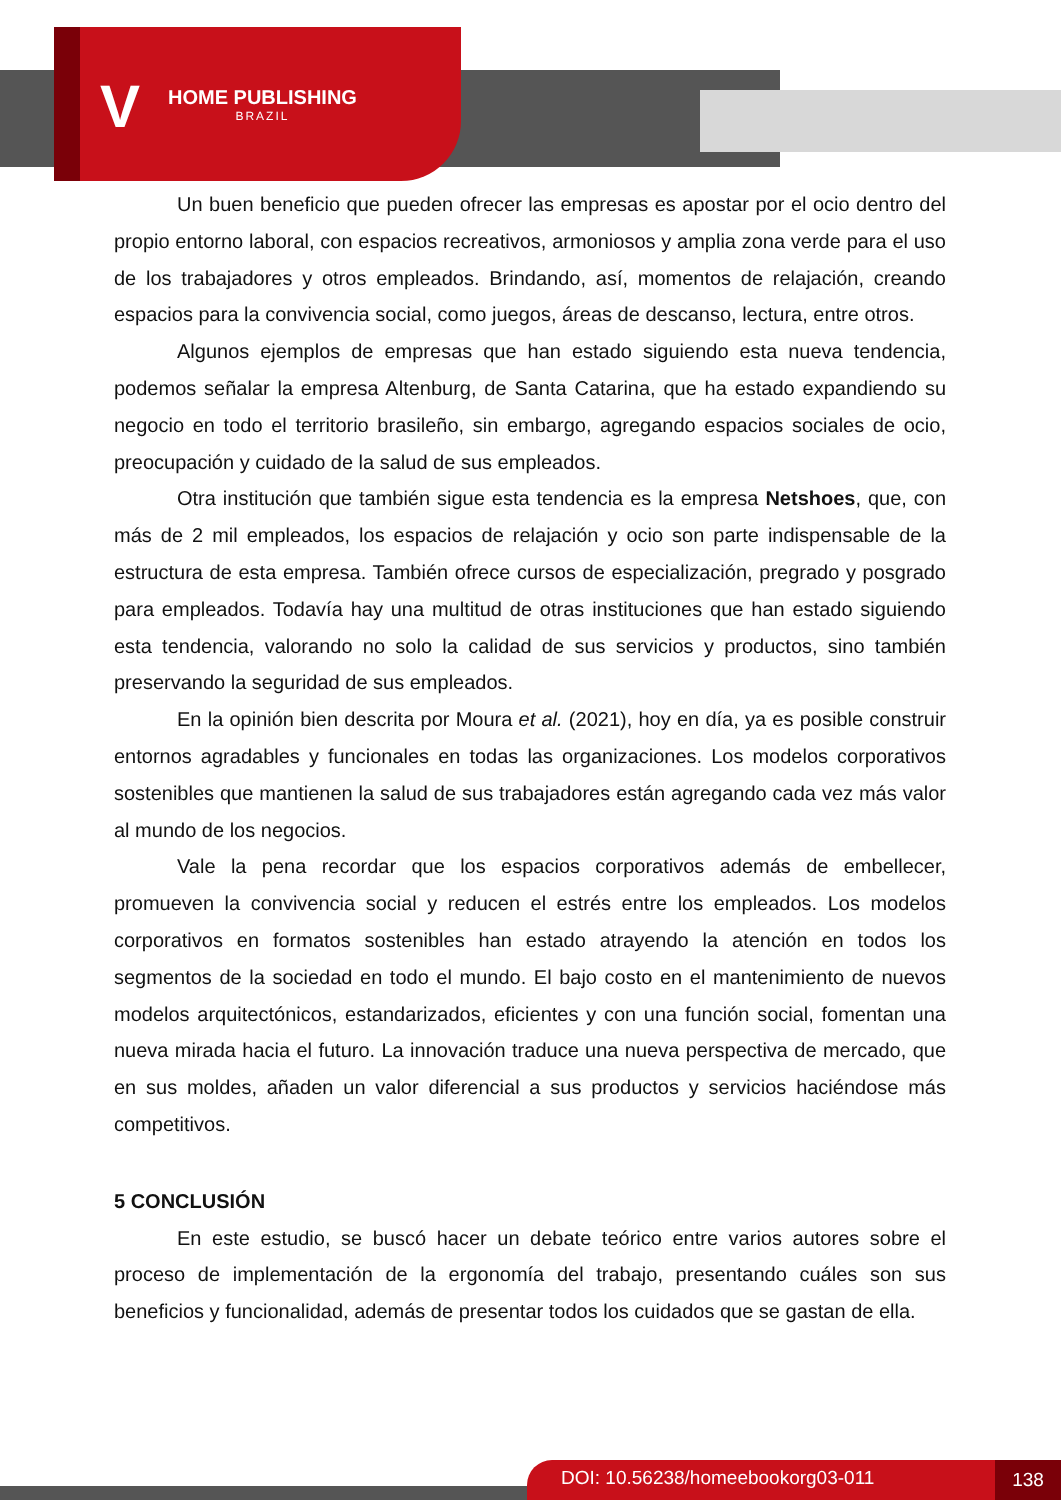V HOME PUBLISHING
BRAZIL
Un buen beneficio que pueden ofrecer las empresas es apostar por el ocio dentro del propio entorno laboral, con espacios recreativos, armoniosos y amplia zona verde para el uso de los trabajadores y otros empleados. Brindando, así, momentos de relajación, creando espacios para la convivencia social, como juegos, áreas de descanso, lectura, entre otros.
Algunos ejemplos de empresas que han estado siguiendo esta nueva tendencia, podemos señalar la empresa Altenburg, de Santa Catarina, que ha estado expandiendo su negocio en todo el territorio brasileño, sin embargo, agregando espacios sociales de ocio, preocupación y cuidado de la salud de sus empleados.
Otra institución que también sigue esta tendencia es la empresa Netshoes, que, con más de 2 mil empleados, los espacios de relajación y ocio son parte indispensable de la estructura de esta empresa. También ofrece cursos de especialización, pregrado y posgrado para empleados. Todavía hay una multitud de otras instituciones que han estado siguiendo esta tendencia, valorando no solo la calidad de sus servicios y productos, sino también preservando la seguridad de sus empleados.
En la opinión bien descrita por Moura et al. (2021), hoy en día, ya es posible construir entornos agradables y funcionales en todas las organizaciones. Los modelos corporativos sostenibles que mantienen la salud de sus trabajadores están agregando cada vez más valor al mundo de los negocios.
Vale la pena recordar que los espacios corporativos además de embellecer, promueven la convivencia social y reducen el estrés entre los empleados. Los modelos corporativos en formatos sostenibles han estado atrayendo la atención en todos los segmentos de la sociedad en todo el mundo. El bajo costo en el mantenimiento de nuevos modelos arquitectónicos, estandarizados, eficientes y con una función social, fomentan una nueva mirada hacia el futuro. La innovación traduce una nueva perspectiva de mercado, que en sus moldes, añaden un valor diferencial a sus productos y servicios haciéndose más competitivos.
5 CONCLUSIÓN
En este estudio, se buscó hacer un debate teórico entre varios autores sobre el proceso de implementación de la ergonomía del trabajo, presentando cuáles son sus beneficios y funcionalidad, además de presentar todos los cuidados que se gastan de ella.
DOI: 10.56238/homeebookorg03-011 138